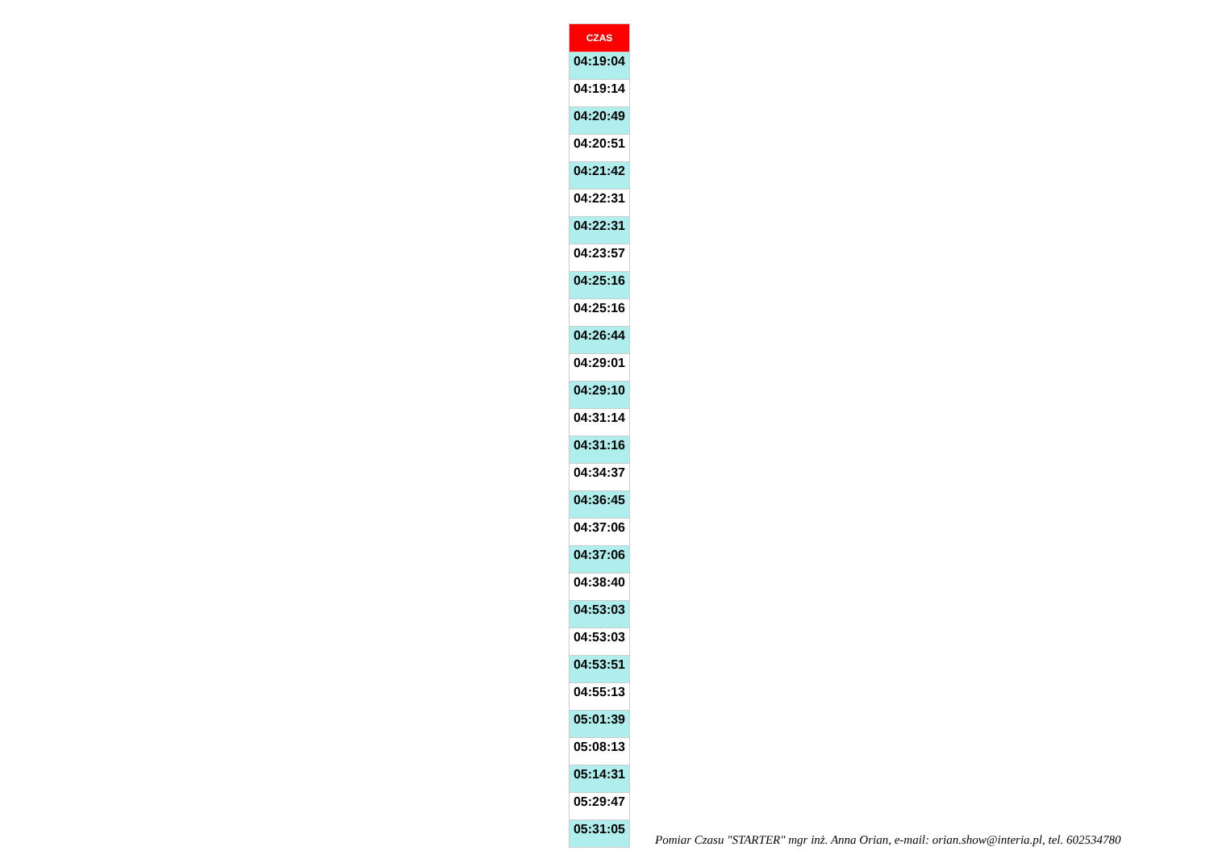| CZAS |
| --- |
| 04:19:04 |
| 04:19:14 |
| 04:20:49 |
| 04:20:51 |
| 04:21:42 |
| 04:22:31 |
| 04:22:31 |
| 04:23:57 |
| 04:25:16 |
| 04:25:16 |
| 04:26:44 |
| 04:29:01 |
| 04:29:10 |
| 04:31:14 |
| 04:31:16 |
| 04:34:37 |
| 04:36:45 |
| 04:37:06 |
| 04:37:06 |
| 04:38:40 |
| 04:53:03 |
| 04:53:03 |
| 04:53:51 |
| 04:55:13 |
| 05:01:39 |
| 05:08:13 |
| 05:14:31 |
| 05:29:47 |
| 05:31:05 |
Pomiar Czasu "STARTER" mgr inż. Anna Orian, e-mail: orian.show@interia.pl, tel. 602534780